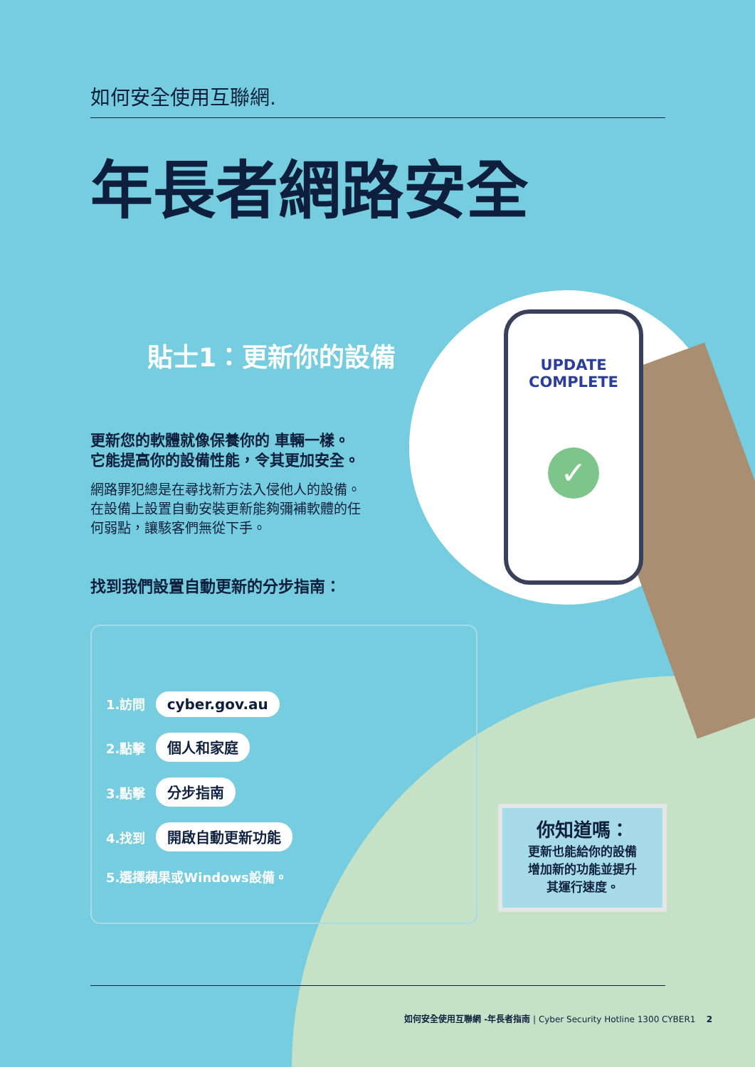UPDATE
COMPLETE
✓
如何安全使用互聯網.
年長者網路安全
貼士1：更新你的設備
更新您的軟體就像保養你的 車輛一樣。
它能提高你的設備性能，令其更加安全。
網路罪犯總是在尋找新方法入侵他人的設備。
在設備上設置自動安裝更新能夠彌補軟體的任
何弱點，讓駭客們無從下手。
找到我們設置自動更新的分步指南：
1.訪問 cyber.gov.au
2.點擊 個人和家庭
3.點擊 分步指南
4.找到 開啟自動更新功能
5.選擇蘋果或Windows設備。
你知道嗎：
更新也能給你的設備
增加新的功能並提升
其運行速度。
如何安全使用互聯網 -年長者指南 | Cyber Security Hotline 1300 CYBER1 2